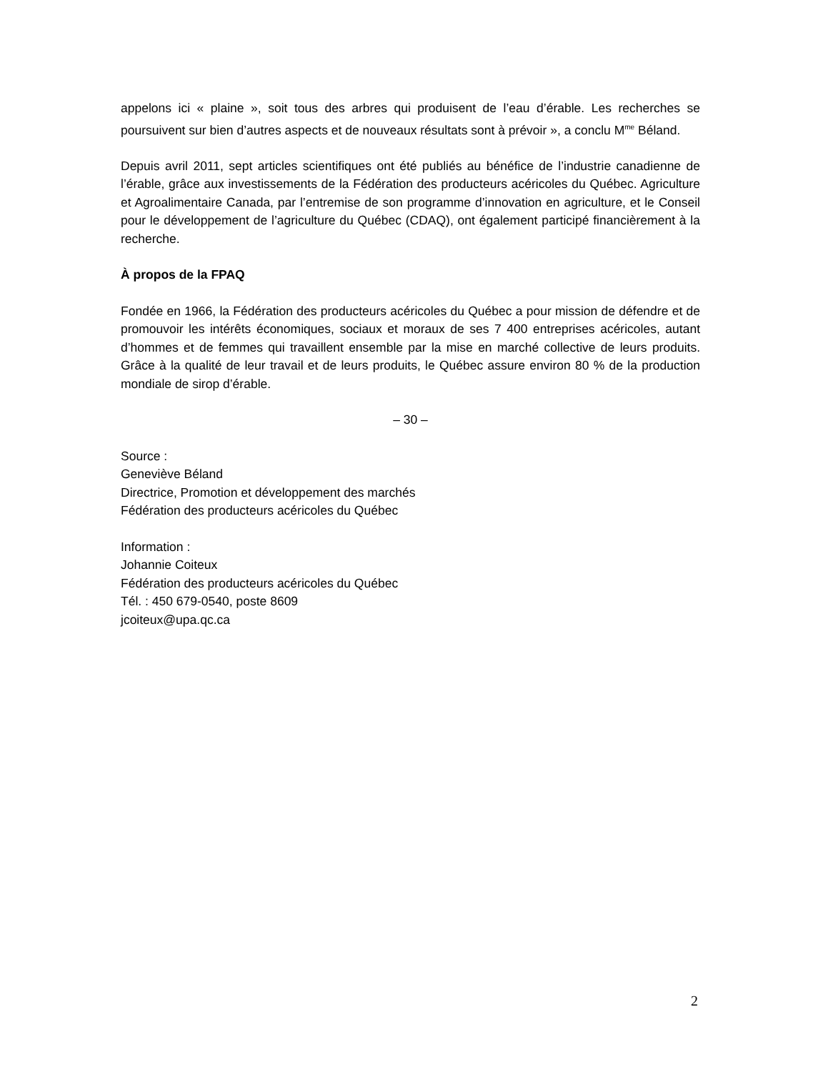appelons ici « plaine », soit tous des arbres qui produisent de l’eau d’érable. Les recherches se poursuivent sur bien d’autres aspects et de nouveaux résultats sont à prévoir », a conclu M<sup>me</sup> Béland.
Depuis avril 2011, sept articles scientifiques ont été publiés au bénéfice de l’industrie canadienne de l’érable, grâce aux investissements de la Fédération des producteurs acéricoles du Québec. Agriculture et Agroalimentaire Canada, par l’entremise de son programme d’innovation en agriculture, et le Conseil pour le développement de l’agriculture du Québec (CDAQ), ont également participé financièrement à la recherche.
À propos de la FPAQ
Fondée en 1966, la Fédération des producteurs acéricoles du Québec a pour mission de défendre et de promouvoir les intérêts économiques, sociaux et moraux de ses 7 400 entreprises acéricoles, autant d’hommes et de femmes qui travaillent ensemble par la mise en marché collective de leurs produits. Grâce à la qualité de leur travail et de leurs produits, le Québec assure environ 80 % de la production mondiale de sirop d’érable.
– 30 –
Source :
Geneviève Béland
Directrice, Promotion et développement des marchés
Fédération des producteurs acéricoles du Québec
Information :
Johannie Coiteux
Fédération des producteurs acéricoles du Québec
Tél. : 450 679-0540, poste 8609
jcoiteux@upa.qc.ca
2